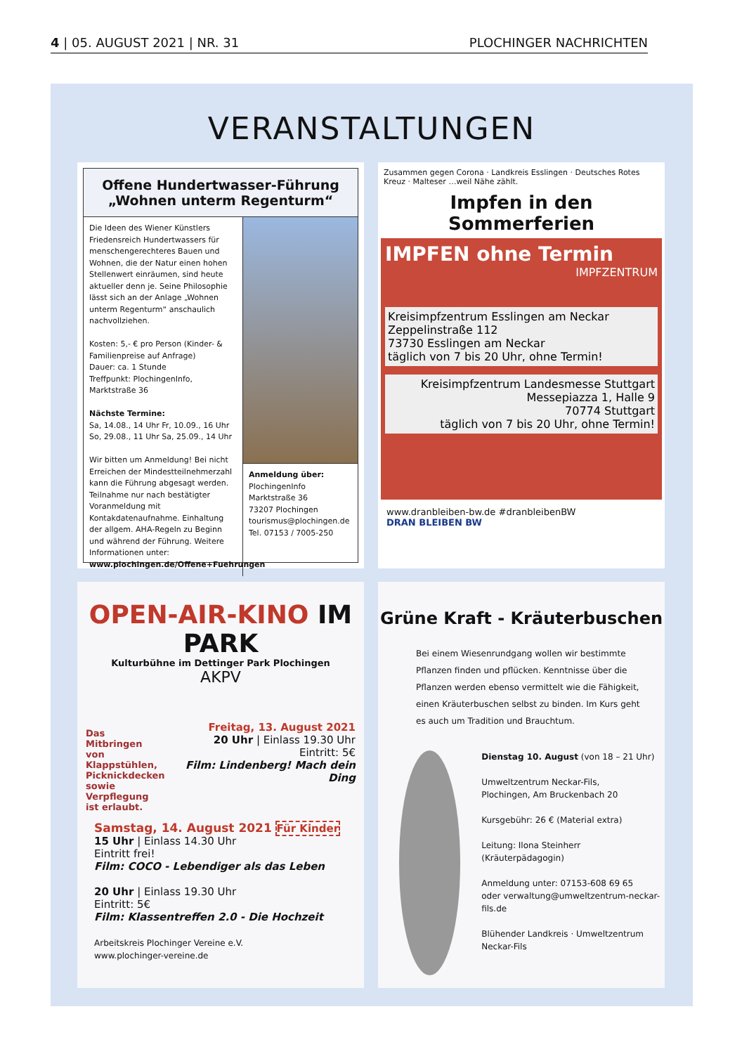4 | 05. AUGUST 2021 | NR. 31 PLOCHINGER NACHRICHTEN
VERANSTALTUNGEN
Offene Hundertwasser-Führung
„Wohnen unterm Regenturm“
Die Ideen des Wiener Künstlers Friedensreich Hundertwassers für menschengerechteres Bauen und Wohnen, die der Natur einen hohen Stellenwert einräumen, sind heute aktueller denn je. Seine Philosophie lässt sich an der Anlage „Wohnen unterm Regenturm“ anschaulich nachvollziehen.
Kosten: 5,- € pro Person (Kinder- & Familienpreise auf Anfrage)
Dauer: ca. 1 Stunde
Treffpunkt: PlochingenInfo, Marktstraße 36
Nächste Termine:
Sa, 14.08., 14 Uhr Fr, 10.09., 16 Uhr
So, 29.08., 11 Uhr Sa, 25.09., 14 Uhr
Wir bitten um Anmeldung! Bei nicht Erreichen der Mindestteilnehmerzahl kann die Führung abgesagt werden. Teilnahme nur nach bestätigter Voranmeldung mit Kontakdatenaufnahme. Einhaltung der allgem. AHA-Regeln zu Beginn und während der Führung. Weitere Informationen unter:
www.plochingen.de/Offene+Fuehrungen
Anmeldung über:
PlochingenInfo
Marktstraße 36
73207 Plochingen
tourismus@plochingen.de
Tel. 07153 / 7005-250
Zusammen gegen Corona · Landkreis Esslingen · Deutsches Rotes Kreuz · Malteser …weil Nähe zählt.
Impfen in den Sommerferien
IMPFEN ohne Termin
IMPFZENTRUM
Kreisimpfzentrum Esslingen am Neckar
Zeppelinstraße 112
73730 Esslingen am Neckar
täglich von 7 bis 20 Uhr, ohne Termin!
Kreisimpfzentrum Landesmesse Stuttgart
Messepiazza 1, Halle 9
70774 Stuttgart
täglich von 7 bis 20 Uhr, ohne Termin!
www.dranbleiben-bw.de #dranbleibenBW
DRAN BLEIBEN BW
OPEN-AIR-KINO IM PARK
Kulturbühne im Dettinger Park Plochingen
AKPV
Das Mitbringen von Klappstühlen, Picknickdecken sowie Verpflegung ist erlaubt.
Freitag, 13. August 2021
20 Uhr | Einlass 19.30 Uhr
Eintritt: 5€
Film: Lindenberg! Mach dein Ding
Samstag, 14. August 2021 Für Kinder
15 Uhr | Einlass 14.30 Uhr
Eintritt frei!
Film: COCO - Lebendiger als das Leben
20 Uhr | Einlass 19.30 Uhr
Eintritt: 5€
Film: Klassentreffen 2.0 - Die Hochzeit
Arbeitskreis Plochinger Vereine e.V.
www.plochinger-vereine.de
Grüne Kraft - Kräuterbuschen
Bei einem Wiesenrundgang wollen wir bestimmte Pflanzen finden und pflücken. Kenntnisse über die Pflanzen werden ebenso vermittelt wie die Fähigkeit, einen Kräuterbuschen selbst zu binden. Im Kurs geht es auch um Tradition und Brauchtum.
Dienstag 10. August (von 18 – 21 Uhr)
Umweltzentrum Neckar-Fils,
Plochingen, Am Bruckenbach 20
Kursgebühr: 26 € (Material extra)
Leitung: Ilona Steinherr
(Kräuterpädagogin)
Anmeldung unter: 07153-608 69 65
oder verwaltung@umweltzentrum-neckar-fils.de
Blühender Landkreis · Umweltzentrum Neckar-Fils